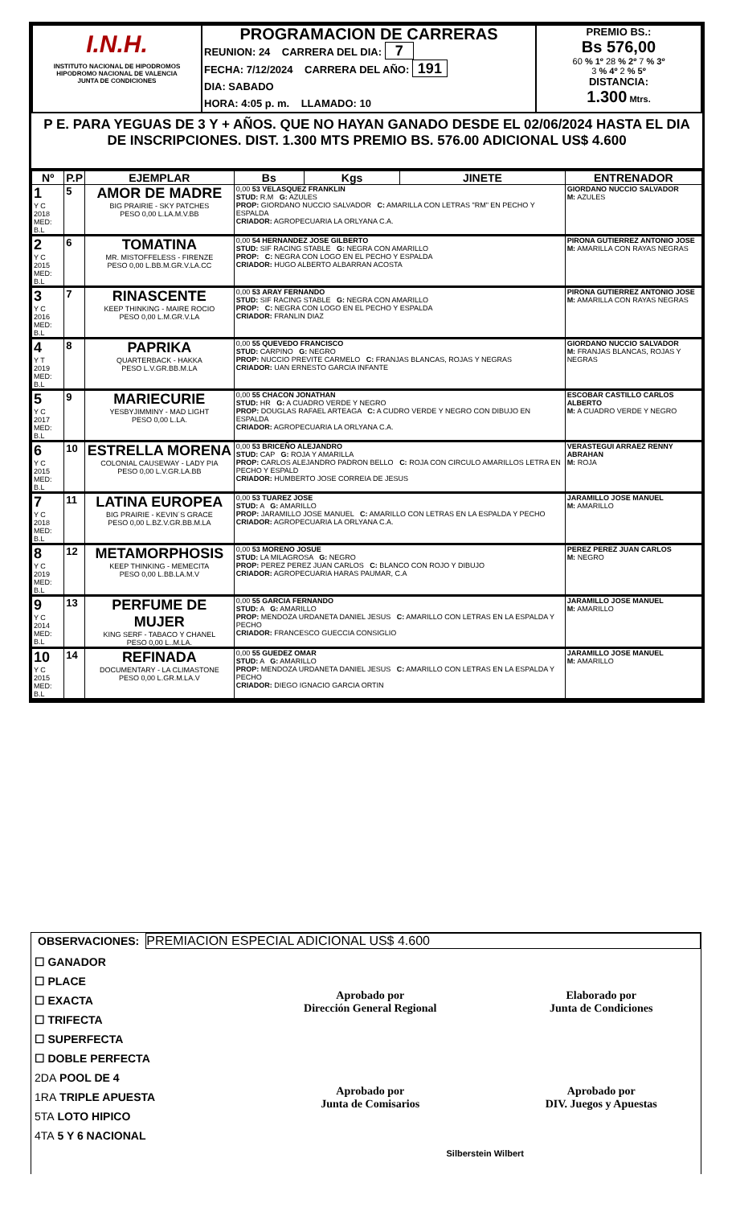| I.N.H. INSTITUTO NACIONAL DE HIPODROMOS HIPODROMO NACIONAL DE VALENCIA JUNTA DE CONDICIONES | PROGRAMACION DE CARRERAS REUNION: 24 CARRERA DEL DIA: 7 FECHA: 7/12/2024 CARRERA DEL AÑO: 191 DIA: SABADO HORA: 4:05 p. m. LLAMADO: 10 | PREMIO BS.: Bs 576,00 60 % 1º 28 % 2º 7 % 3º 3 % 4º 2 % 5º DISTANCIA: 1.300 Mtrs. |
P E. PARA YEGUAS DE 3 Y + AÑOS. QUE NO HAYAN GANADO DESDE EL 02/06/2024 HASTA EL DIA DE INSCRIPCIONES. DIST. 1.300 MTS PREMIO BS. 576.00 ADICIONAL US$ 4.600
| Nº | P.P | EJEMPLAR | Bs | Kgs | JINETE | ENTRENADOR |
| --- | --- | --- | --- | --- | --- | --- |
| 1 Y C 2018 MED: B.L | 5 | AMOR DE MADRE BIG PRAIRIE - SKY PATCHES PESO 0,00 L.LA.M.V.BB | 0,00 53 VELASQUEZ FRANKLIN STUD: R.M G: AZULES PROP: GIORDANO NUCCIO SALVADOR C: AMARILLA CON LETRAS "RM" EN PECHO Y ESPALDA CRIADOR: AGROPECUARIA LA ORLYANA C.A. | | | GIORDANO NUCCIO SALVADOR M: AZULES |
| 2 Y C 2015 MED: B.L | 6 | TOMATINA MR. MISTOFFELESS - FIRENZE PESO 0,00 L.BB.M.GR.V.LA.CC | 0,00 54 HERNANDEZ JOSE GILBERTO STUD: SIF RACING STABLE G: NEGRA CON AMARILLO PROP: C: NEGRA CON LOGO EN EL PECHO Y ESPALDA CRIADOR: HUGO ALBERTO ALBARRAN ACOSTA | | | PIRONA GUTIERREZ ANTONIO JOSE M: AMARILLA CON RAYAS NEGRAS |
| 3 Y C 2016 MED: B.L | 7 | RINASCENTE KEEP THINKING - MAIRE ROCIO PESO 0,00 L.M.GR.V.LA | 0,00 53 ARAY FERNANDO STUD: SIF RACING STABLE G: NEGRA CON AMARILLO PROP: C: NEGRA CON LOGO EN EL PECHO Y ESPALDA CRIADOR: FRANLIN DIAZ | | | PIRONA GUTIERREZ ANTONIO JOSE M: AMARILLA CON RAYAS NEGRAS |
| 4 Y T 2019 MED: B.L | 8 | PAPRIKA QUARTERBACK - HAKKA PESO L.V.GR.BB.M.LA | 0,00 55 QUEVEDO FRANCISCO STUD: CARPINO G: NEGRO PROP: NUCCIO PREVITE CARMELO C: FRANJAS BLANCAS, ROJAS Y NEGRAS CRIADOR: UAN ERNESTO GARCIA INFANTE | | | GIORDANO NUCCIO SALVADOR M: FRANJAS BLANCAS, ROJAS Y NEGRAS |
| 5 Y C 2017 MED: B.L | 9 | MARIECURIE YESBYJIMMINY - MAD LIGHT PESO 0,00 L.LA. | 0,00 55 CHACON JONATHAN STUD: HR G: A CUADRO VERDE Y NEGRO PROP: DOUGLAS RAFAEL ARTEAGA C: A CUDRO VERDE Y NEGRO CON DIBUJO EN ESPALDA CRIADOR: AGROPECUARIA LA ORLYANA C.A. | | | ESCOBAR CASTILLO CARLOS ALBERTO M: A CUADRO VERDE Y NEGRO |
| 6 Y C 2015 MED: B.L | 10 | ESTRELLA MORENA COLONIAL CAUSEWAY - LADY PIA PESO 0,00 L.V.GR.LA.BB | 0,00 53 BRICEÑO ALEJANDRO STUD: CAP G: ROJA Y AMARILLA PROP: CARLOS ALEJANDRO PADRON BELLO C: ROJA CON CIRCULO AMARILLOS LETRA EN PECHO Y ESPALD CRIADOR: HUMBERTO JOSE CORREIA DE JESUS | | | VERASTEGUI ARRAEZ RENNY ABRAHAN M: ROJA |
| 7 Y C 2018 MED: B.L | 11 | LATINA EUROPEA BIG PRAIRIE - KEVIN´S GRACE PESO 0,00 L.BZ.V.GR.BB.M.LA | 0,00 53 TUAREZ JOSE STUD: A G: AMARILLO PROP: JARAMILLO JOSE MANUEL C: AMARILLO CON LETRAS EN LA ESPALDA Y PECHO CRIADOR: AGROPECUARIA LA ORLYANA C.A. | | | JARAMILLO JOSE MANUEL M: AMARILLO |
| 8 Y C 2019 MED: B.L | 12 | METAMORPHOSIS KEEP THINKING - MEMECITA PESO 0,00 L.BB.LA.M.V | 0,00 53 MORENO JOSUE STUD: LA MILAGROSA G: NEGRO PROP: PEREZ PEREZ JUAN CARLOS C: BLANCO CON ROJO Y DIBUJO CRIADOR: AGROPECUARIA HARAS PAUMAR, C.A | | | PEREZ PEREZ JUAN CARLOS M: NEGRO |
| 9 Y C 2014 MED: B.L | 13 | PERFUME DE MUJER KING SERF - TABACO Y CHANEL PESO 0,00 L..M.LA. | 0,00 55 GARCIA FERNANDO STUD: A G: AMARILLO PROP: MENDOZA URDANETA DANIEL JESUS C: AMARILLO CON LETRAS EN LA ESPALDA Y PECHO CRIADOR: FRANCESCO GUECCIA CONSIGLIO | | | JARAMILLO JOSE MANUEL M: AMARILLO |
| 10 Y C 2015 MED: B.L | 14 | REFINADA DOCUMENTARY - LA CLIMASTONE PESO 0,00 L.GR.M.LA.V | 0,00 55 GUEDEZ OMAR STUD: A G: AMARILLO PROP: MENDOZA URDANETA DANIEL JESUS C: AMARILLO CON LETRAS EN LA ESPALDA Y PECHO CRIADOR: DIEGO IGNACIO GARCIA ORTIN | | | JARAMILLO JOSE MANUEL M: AMARILLO |
OBSERVACIONES: PREMIACION ESPECIAL ADICIONAL US$ 4.600
☐ GANADOR
☐ PLACE
☐ EXACTA
☐ TRIFECTA
☐ SUPERFECTA
☐ DOBLE PERFECTA
2DA POOL DE 4
1RA TRIPLE APUESTA
5TA LOTO HIPICO
4TA 5 Y 6 NACIONAL
Aprobado por
Dirección General Regional
Elaborado por
Junta de Condiciones
Aprobado por
Junta de Comisarios
Aprobado por
DIV. Juegos y Apuestas
Silberstein Wilbert